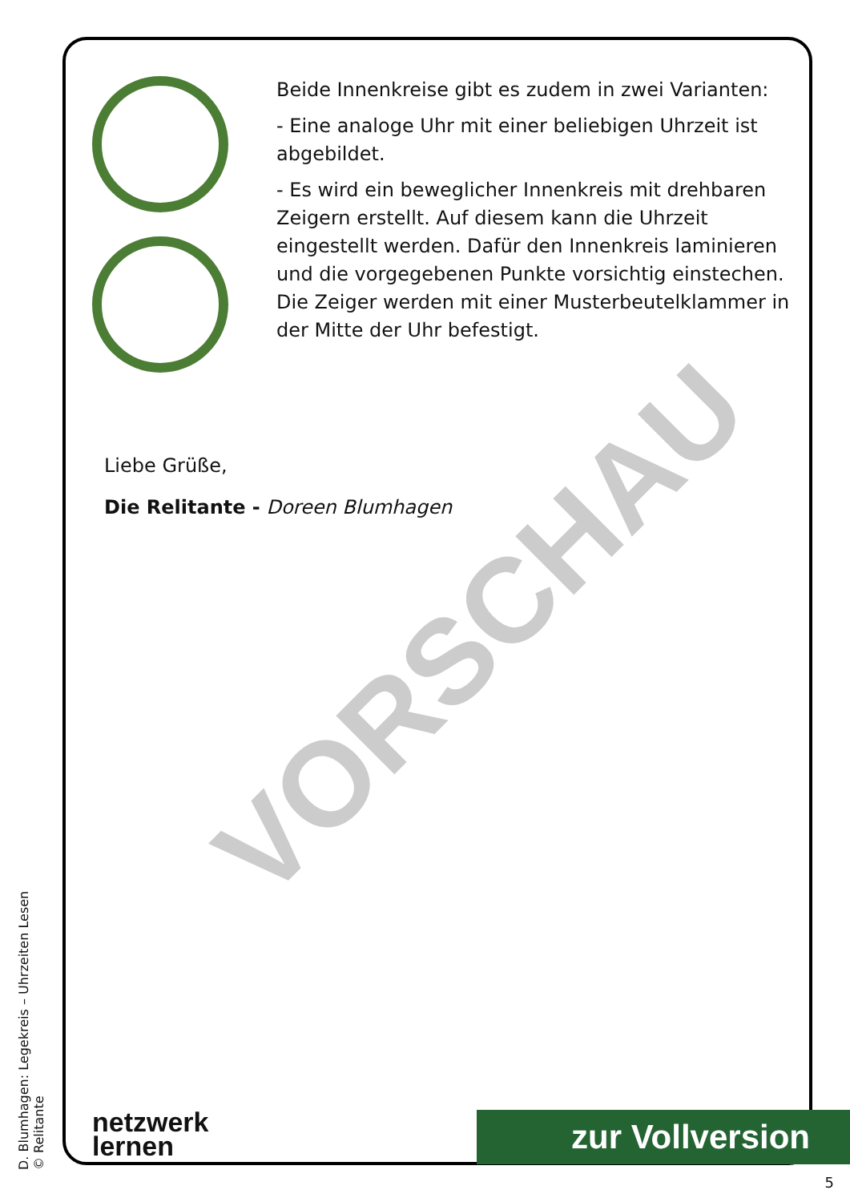VORSCHAU
Beide Innenkreise gibt es zudem in zwei Varianten:
- Eine analoge Uhr mit einer beliebigen Uhrzeit ist abgebildet.
- Es wird ein beweglicher Innenkreis mit drehbaren Zeigern erstellt. Auf diesem kann die Uhrzeit eingestellt werden. Dafür den Innenkreis laminieren und die vorgegebenen Punkte vorsichtig einstechen. Die Zeiger werden mit einer Musterbeutelklammer in der Mitte der Uhr befestigt.
Liebe Grüße,
Die Relitante - Doreen Blumhagen
D. Blumhagen: Legekreis – Uhrzeiten Lesen
© Relitante
netzwerk
lernen
zur Vollversion
5